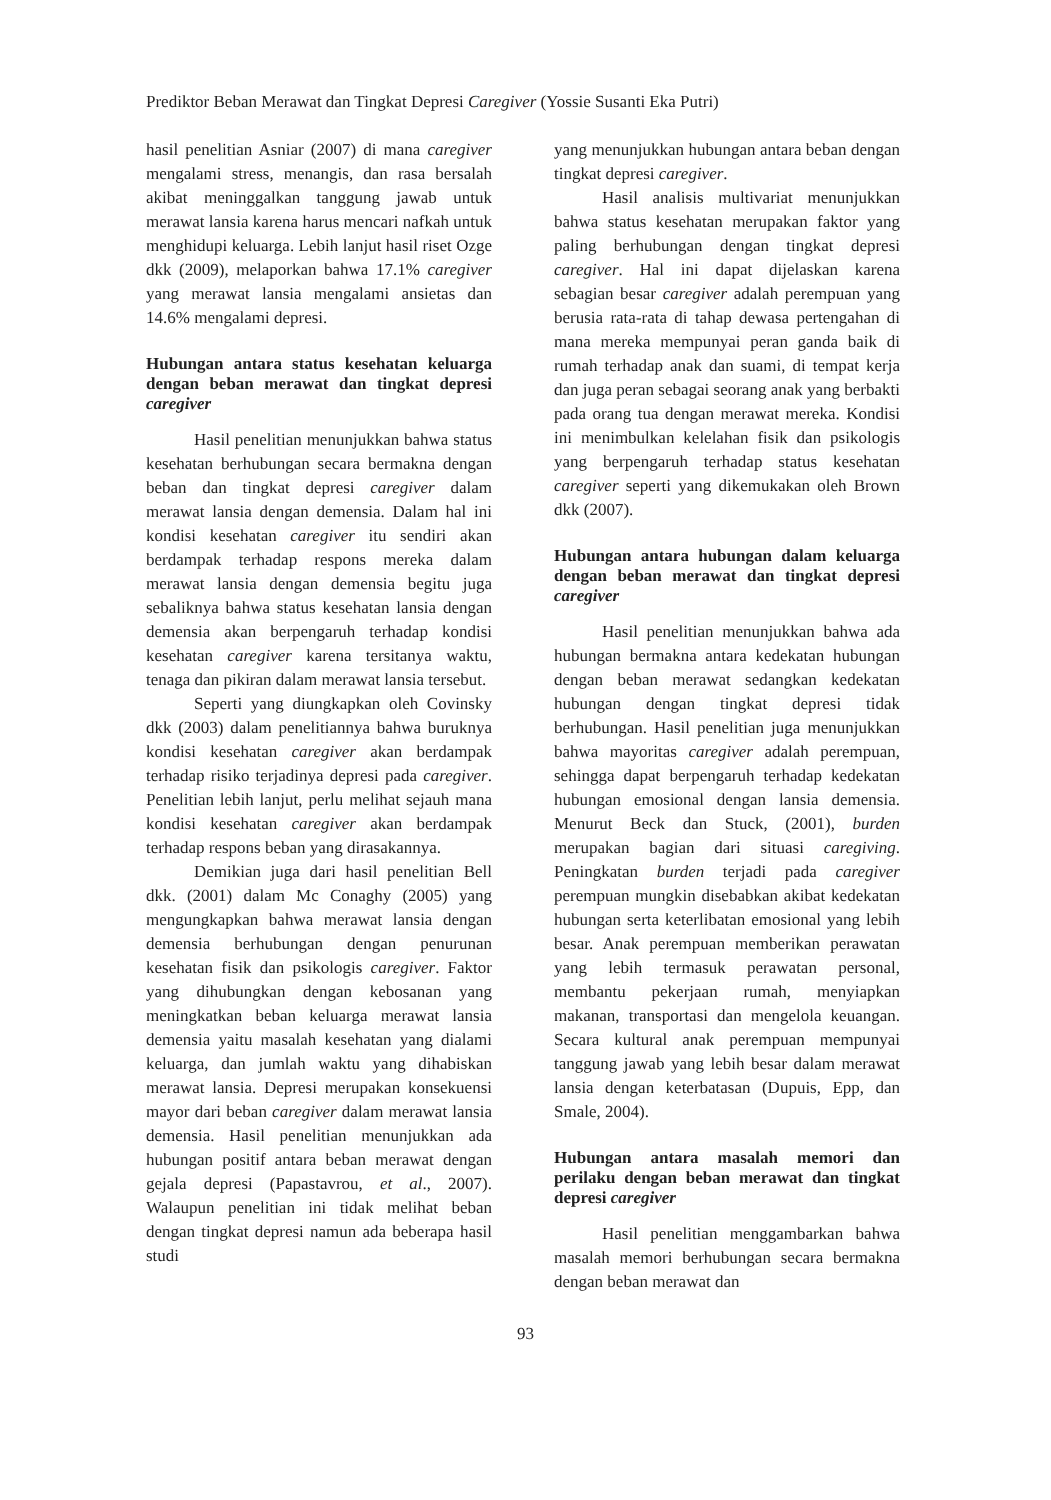Prediktor Beban Merawat dan Tingkat Depresi Caregiver (Yossie Susanti Eka Putri)
hasil penelitian Asniar (2007) di mana caregiver mengalami stress, menangis, dan rasa bersalah akibat meninggalkan tanggung jawab untuk merawat lansia karena harus mencari nafkah untuk menghidupi keluarga. Lebih lanjut hasil riset Ozge dkk (2009), melaporkan bahwa 17.1% caregiver yang merawat lansia mengalami ansietas dan 14.6% mengalami depresi.
Hubungan antara status kesehatan keluarga dengan beban merawat dan tingkat depresi caregiver
Hasil penelitian menunjukkan bahwa status kesehatan berhubungan secara bermakna dengan beban dan tingkat depresi caregiver dalam merawat lansia dengan demensia. Dalam hal ini kondisi kesehatan caregiver itu sendiri akan berdampak terhadap respons mereka dalam merawat lansia dengan demensia begitu juga sebaliknya bahwa status kesehatan lansia dengan demensia akan berpengaruh terhadap kondisi kesehatan caregiver karena tersitanya waktu, tenaga dan pikiran dalam merawat lansia tersebut.
Seperti yang diungkapkan oleh Covinsky dkk (2003) dalam penelitiannya bahwa buruknya kondisi kesehatan caregiver akan berdampak terhadap risiko terjadinya depresi pada caregiver. Penelitian lebih lanjut, perlu melihat sejauh mana kondisi kesehatan caregiver akan berdampak terhadap respons beban yang dirasakannya.
Demikian juga dari hasil penelitian Bell dkk. (2001) dalam Mc Conaghy (2005) yang mengungkapkan bahwa merawat lansia dengan demensia berhubungan dengan penurunan kesehatan fisik dan psikologis caregiver. Faktor yang dihubungkan dengan kebosanan yang meningkatkan beban keluarga merawat lansia demensia yaitu masalah kesehatan yang dialami keluarga, dan jumlah waktu yang dihabiskan merawat lansia. Depresi merupakan konsekuensi mayor dari beban caregiver dalam merawat lansia demensia. Hasil penelitian menunjukkan ada hubungan positif antara beban merawat dengan gejala depresi (Papastavrou, et al., 2007). Walaupun penelitian ini tidak melihat beban dengan tingkat depresi namun ada beberapa hasil studi
yang menunjukkan hubungan antara beban dengan tingkat depresi caregiver.
Hasil analisis multivariat menunjukkan bahwa status kesehatan merupakan faktor yang paling berhubungan dengan tingkat depresi caregiver. Hal ini dapat dijelaskan karena sebagian besar caregiver adalah perempuan yang berusia rata-rata di tahap dewasa pertengahan di mana mereka mempunyai peran ganda baik di rumah terhadap anak dan suami, di tempat kerja dan juga peran sebagai seorang anak yang berbakti pada orang tua dengan merawat mereka. Kondisi ini menimbulkan kelelahan fisik dan psikologis yang berpengaruh terhadap status kesehatan caregiver seperti yang dikemukakan oleh Brown dkk (2007).
Hubungan antara hubungan dalam keluarga dengan beban merawat dan tingkat depresi caregiver
Hasil penelitian menunjukkan bahwa ada hubungan bermakna antara kedekatan hubungan dengan beban merawat sedangkan kedekatan hubungan dengan tingkat depresi tidak berhubungan. Hasil penelitian juga menunjukkan bahwa mayoritas caregiver adalah perempuan, sehingga dapat berpengaruh terhadap kedekatan hubungan emosional dengan lansia demensia. Menurut Beck dan Stuck, (2001), burden merupakan bagian dari situasi caregiving. Peningkatan burden terjadi pada caregiver perempuan mungkin disebabkan akibat kedekatan hubungan serta keterlibatan emosional yang lebih besar. Anak perempuan memberikan perawatan yang lebih termasuk perawatan personal, membantu pekerjaan rumah, menyiapkan makanan, transportasi dan mengelola keuangan. Secara kultural anak perempuan mempunyai tanggung jawab yang lebih besar dalam merawat lansia dengan keterbatasan (Dupuis, Epp, dan Smale, 2004).
Hubungan antara masalah memori dan perilaku dengan beban merawat dan tingkat depresi caregiver
Hasil penelitian menggambarkan bahwa masalah memori berhubungan secara bermakna dengan beban merawat dan
93